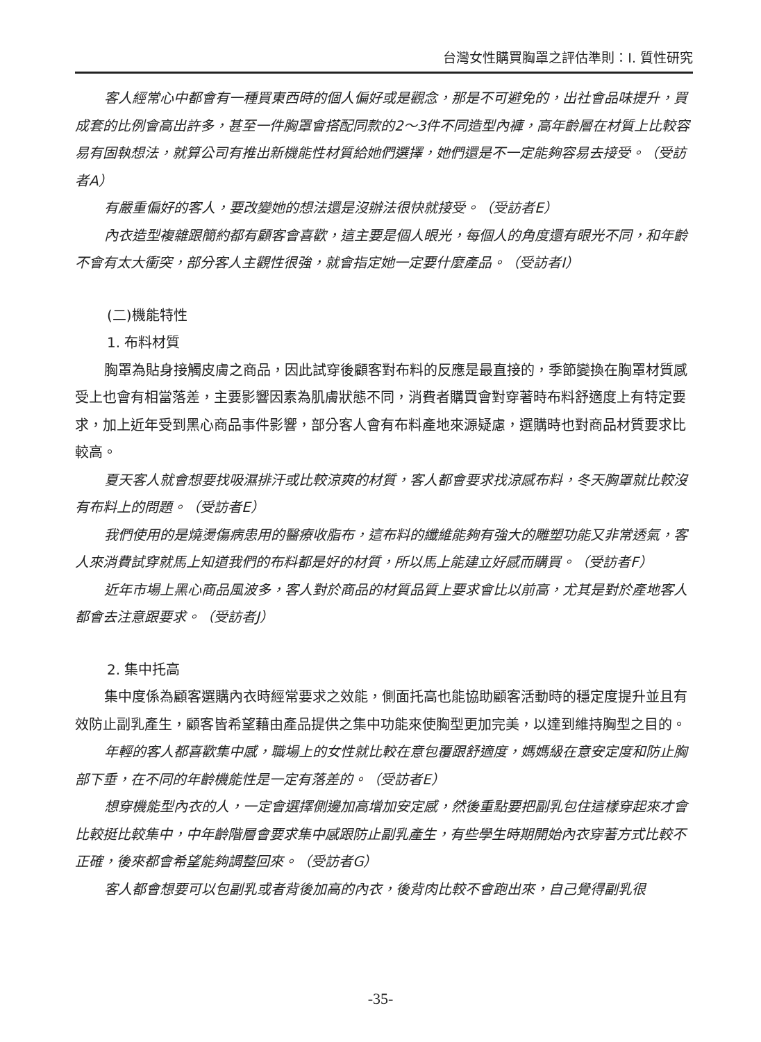台灣女性購買胸罩之評估準則：I. 質性研究
客人經常心中都會有一種買東西時的個人偏好或是觀念，那是不可避免的，出社會品味提升，買成套的比例會高出許多，甚至一件胸罩會搭配同款的2～3件不同造型內褲，高年齡層在材質上比較容易有固執想法，就算公司有推出新機能性材質給她們選擇，她們還是不一定能夠容易去接受。（受訪者A）
有嚴重偏好的客人，要改變她的想法還是沒辦法很快就接受。（受訪者E）
內衣造型複雜跟簡約都有顧客會喜歡，這主要是個人眼光，每個人的角度還有眼光不同，和年齡不會有太大衝突，部分客人主觀性很強，就會指定她一定要什麼產品。（受訪者I）
(二)機能特性
1. 布料材質
胸罩為貼身接觸皮膚之商品，因此試穿後顧客對布料的反應是最直接的，季節變換在胸罩材質感受上也會有相當落差，主要影響因素為肌膚狀態不同，消費者購買會對穿著時布料舒適度上有特定要求，加上近年受到黑心商品事件影響，部分客人會有布料產地來源疑慮，選購時也對商品材質要求比較高。
夏天客人就會想要找吸濕排汗或比較涼爽的材質，客人都會要求找涼感布料，冬天胸罩就比較沒有布料上的問題。（受訪者E）
我們使用的是燒燙傷病患用的醫療收脂布，這布料的纖維能夠有強大的雕塑功能又非常透氣，客人來消費試穿就馬上知道我們的布料都是好的材質，所以馬上能建立好感而購買。（受訪者F）
近年市場上黑心商品風波多，客人對於商品的材質品質上要求會比以前高，尤其是對於產地客人都會去注意跟要求。（受訪者J）
2. 集中托高
集中度係為顧客選購內衣時經常要求之效能，側面托高也能協助顧客活動時的穩定度提升並且有效防止副乳產生，顧客皆希望藉由產品提供之集中功能來使胸型更加完美，以達到維持胸型之目的。
年輕的客人都喜歡集中感，職場上的女性就比較在意包覆跟舒適度，媽媽級在意安定度和防止胸部下垂，在不同的年齡機能性是一定有落差的。（受訪者E）
想穿機能型內衣的人，一定會選擇側邊加高增加安定感，然後重點要把副乳包住這樣穿起來才會比較挺比較集中，中年齡階層會要求集中感跟防止副乳產生，有些學生時期開始內衣穿著方式比較不正確，後來都會希望能夠調整回來。（受訪者G）
客人都會想要可以包副乳或者背後加高的內衣，後背肉比較不會跑出來，自己覺得副乳很
-35-